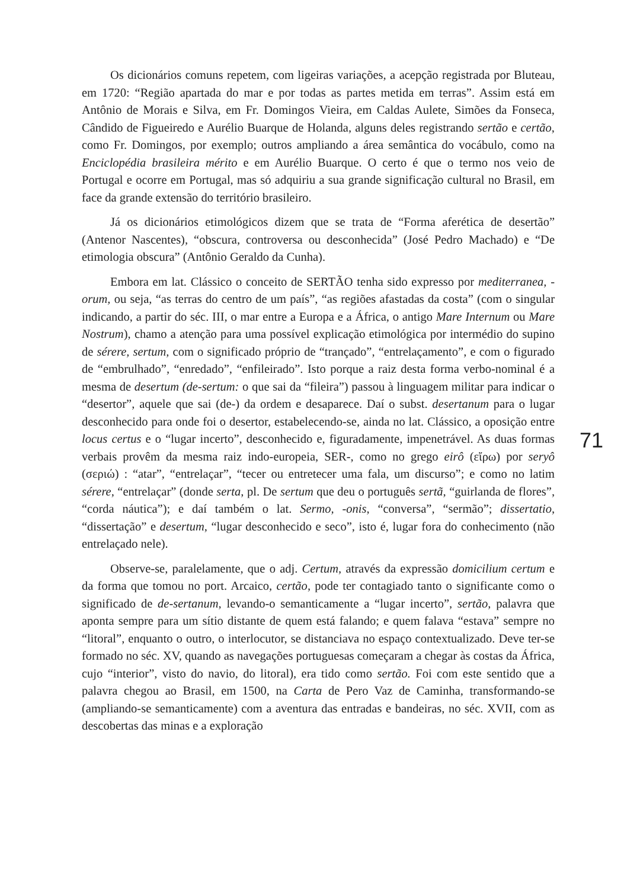Os dicionários comuns repetem, com ligeiras variações, a acepção registrada por Bluteau, em 1720: “Região apartada do mar e por todas as partes metida em terras”. Assim está em Antônio de Morais e Silva, em Fr. Domingos Vieira, em Caldas Aulete, Simões da Fonseca, Cândido de Figueiredo e Aurélio Buarque de Holanda, alguns deles registrando sertão e certão, como Fr. Domingos, por exemplo; outros ampliando a área semântica do vocábulo, como na Enciclopédia brasileira mérito e em Aurélio Buarque. O certo é que o termo nos veio de Portugal e ocorre em Portugal, mas só adquiriu a sua grande significação cultural no Brasil, em face da grande extensão do território brasileiro.
Já os dicionários etimológicos dizem que se trata de “Forma aferética de desertão” (Antenor Nascentes), “obscura, controversa ou desconhecida” (José Pedro Machado) e “De etimologia obscura” (Antônio Geraldo da Cunha).
Embora em lat. Clássico o conceito de SERTÃO tenha sido expresso por mediterranea, -orum, ou seja, “as terras do centro de um país”, “as regiões afastadas da costa” (com o singular indicando, a partir do séc. III, o mar entre a Europa e a África, o antigo Mare Internum ou Mare Nostrum), chamo a atenção para uma possível explicação etimológica por intermédio do supino de sérere, sertum, com o significado próprio de “trançado”, “entrelaçamento”, e com o figurado de “embrulhado”, “enredado”, “enfileirado”. Isto porque a raiz desta forma verbo-nominal é a mesma de desertum (de-sertum: o que sai da “fileira”) passou à linguagem militar para indicar o “desertor”, aquele que sai (de-) da ordem e desaparece. Daí o subst. desertanum para o lugar desconhecido para onde foi o desertor, estabelecendo-se, ainda no lat. Clássico, a oposição entre locus certus e o “lugar incerto”, desconhecido e, figuradamente, impenetrável. As duas formas verbais provêm da mesma raiz indo-europeia, SER-, como no grego eirô (εἴρω) por seryô (σεριώ) : “atar”, “entrelaçar”, “tecer ou entretecer uma fala, um discurso”; e como no latim sérere, “entrelaçar” (donde serta, pl. De sertum que deu o português sertã, “guirlanda de flores”, “corda náutica”); e daí também o lat. Sermo, -onis, “conversa”, “sermão”; dissertatio, “dissertação” e desertum, “lugar desconhecido e seco”, isto é, lugar fora do conhecimento (não entrelaçado nele).
Observe-se, paralelamente, que o adj. Certum, através da expressão domicilium certum e da forma que tomou no port. Arcaico, certão, pode ter contagiado tanto o significante como o significado de de-sertanum, levando-o semanticamente a “lugar incerto”, sertão, palavra que aponta sempre para um sítio distante de quem está falando; e quem falava “estava” sempre no “litoral”, enquanto o outro, o interlocutor, se distanciava no espaço contextualizado. Deve ter-se formado no séc. XV, quando as navegações portuguesas começaram a chegar às costas da África, cujo “interior”, visto do navio, do litoral), era tido como sertão. Foi com este sentido que a palavra chegou ao Brasil, em 1500, na Carta de Pero Vaz de Caminha, transformando-se (ampliando-se semanticamente) com a aventura das entradas e bandeiras, no séc. XVII, com as descobertas das minas e a exploração
71